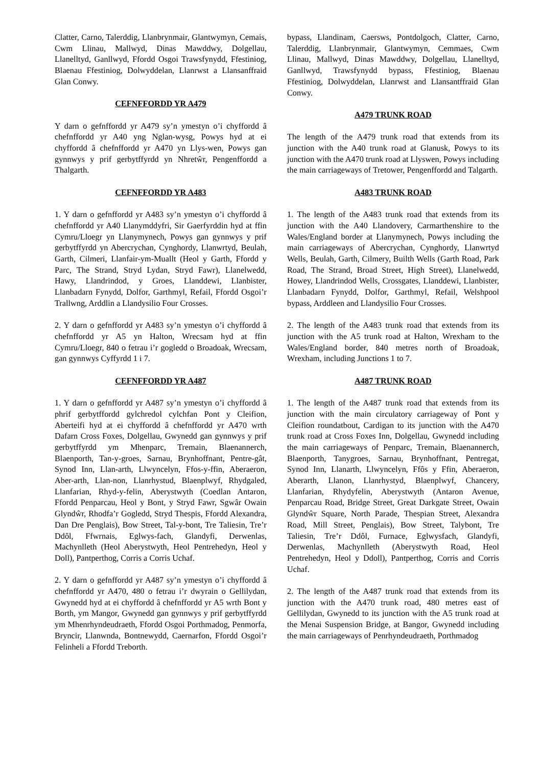Clatter, Carno, Talerddig, Llanbrynmair, Glantwymyn, Cemais, Cwm Llinau, Mallwyd, Dinas Mawddwy, Dolgellau, Llanelltyd, Ganllwyd, Ffordd Osgoi Trawsfynydd, Ffestiniog, Blaenau Ffestiniog, Dolwyddelan, Llanrwst a Llansanffraid Glan Conwy.
CEFNFFORDD YR A479
Y darn o gefnffordd yr A479 sy’n ymestyn o’i chyffordd â chefnffordd yr A40 yng Nglan-wysg, Powys hyd at ei chyffordd â chefnffordd yr A470 yn Llys-wen, Powys gan gynnwys y prif gerbytffyrdd yn Nhretŵr, Pengenffordd a Thalgarth.
CEFNFFORDD YR A483
1. Y darn o gefnffordd yr A483 sy’n ymestyn o’i chyffordd â chefnffordd yr A40 Llanymddyfri, Sir Gaerfyrddin hyd at ffin Cymru/Lloegr yn Llanymynech, Powys gan gynnwys y prif gerbytffyrdd yn Abercrychan, Cynghordy, Llanwrtyd, Beulah, Garth, Cilmeri, Llanfair-ym-Muallt (Heol y Garth, Ffordd y Parc, The Strand, Stryd Lydan, Stryd Fawr), Llanelwedd, Hawy, Llandrindod, y Groes, Llanddewi, Llanbister, Llanbadarn Fynydd, Dolfor, Garthmyl, Refail, Ffordd Osgoi’r Trallwng, Arddlin a Llandysilio Four Crosses.
2. Y darn o gefnffordd yr A483 sy’n ymestyn o’i chyffordd â chefnffordd yr A5 yn Halton, Wrecsam hyd at ffin Cymru/Lloegr, 840 o fetrau i’r gogledd o Broadoak, Wrecsam, gan gynnwys Cyffyrdd 1 i 7.
CEFNFFORDD YR A487
1. Y darn o gefnffordd yr A487 sy’n ymestyn o’i chyffordd â phrif gerbytffordd gylchredol cylchfan Pont y Cleifion, Aberteifi hyd at ei chyffordd â chefnffordd yr A470 wrth Dafarn Cross Foxes, Dolgellau, Gwynedd gan gynnwys y prif gerbytffyrdd ym Mhenparc, Tremain, Blaenannerch, Blaenporth, Tan-y-groes, Sarnau, Brynhoffnant, Pentre-gât, Synod Inn, Llan-arth, Llwyncelyn, Ffos-y-ffin, Aberaeron, Aber-arth, Llan-non, Llanrhystud, Blaenplwyf, Rhydgaled, Llanfarian, Rhyd-y-felin, Aberystwyth (Coedlan Antaron, Ffordd Penparcau, Heol y Bont, y Stryd Fawr, Sgwâr Owain Glyndŵr, Rhodfa’r Gogledd, Stryd Thespis, Ffordd Alexandra, Dan Dre Penglais), Bow Street, Tal-y-bont, Tre Taliesin, Tre’r Ddôl, Ffwrnais, Eglwys-fach, Glandyfi, Derwenlas, Machynlleth (Heol Aberystwyth, Heol Pentrehedyn, Heol y Doll), Pantperthog, Corris a Corris Uchaf.
2. Y darn o gefnffordd yr A487 sy’n ymestyn o’i chyffordd â chefnffordd yr A470, 480 o fetrau i’r dwyrain o Gellilydan, Gwynedd hyd at ei chyffordd â chefnffordd yr A5 wrth Bont y Borth, ym Mangor, Gwynedd gan gynnwys y prif gerbytffyrdd ym Mhenrhyndeudraeth, Ffordd Osgoi Porthmadog, Penmorfa, Bryncir, Llanwnda, Bontnewydd, Caernarfon, Ffordd Osgoi’r Felinheli a Ffordd Treborth.
bypass, Llandinam, Caersws, Pontdolgoch, Clatter, Carno, Talerddig, Llanbrynmair, Glantwymyn, Cemmaes, Cwm Llinau, Mallwyd, Dinas Mawddwy, Dolgellau, Llanelltyd, Ganllwyd, Trawsfynydd bypass, Ffestiniog, Blaenau Ffestiniog, Dolwyddelan, Llanrwst and Llansantffraid Glan Conwy.
A479 TRUNK ROAD
The length of the A479 trunk road that extends from its junction with the A40 trunk road at Glanusk, Powys to its junction with the A470 trunk road at Llyswen, Powys including the main carriageways of Tretower, Pengenffordd and Talgarth.
A483 TRUNK ROAD
1. The length of the A483 trunk road that extends from its junction with the A40 Llandovery, Carmarthenshire to the Wales/England border at Llanymynech, Powys including the main carriageways of Abercrychan, Cynghordy, Llanwrtyd Wells, Beulah, Garth, Cilmery, Builth Wells (Garth Road, Park Road, The Strand, Broad Street, High Street), Llanelwedd, Howey, Llandrindod Wells, Crossgates, Llanddewi, Llanbister, Llanbadarn Fynydd, Dolfor, Garthmyl, Refail, Welshpool bypass, Arddleen and Llandysilio Four Crosses.
2. The length of the A483 trunk road that extends from its junction with the A5 trunk road at Halton, Wrexham to the Wales/England border, 840 metres north of Broadoak, Wrexham, including Junctions 1 to 7.
A487 TRUNK ROAD
1. The length of the A487 trunk road that extends from its junction with the main circulatory carriageway of Pont y Cleifion roundatbout, Cardigan to its junction with the A470 trunk road at Cross Foxes Inn, Dolgellau, Gwynedd including the main carriageways of Penparc, Tremain, Blaenannerch, Blaenporth, Tanygroes, Sarnau, Brynhoffnant, Pentregat, Synod Inn, Llanarth, Llwyncelyn, Ffôs y Ffin, Aberaeron, Aberarth, Llanon, Llanrhystyd, Blaenplwyf, Chancery, Llanfarian, Rhydyfelin, Aberystwyth (Antaron Avenue, Penparcau Road, Bridge Street, Great Darkgate Street, Owain Glyndŵr Square, North Parade, Thespian Street, Alexandra Road, Mill Street, Penglais), Bow Street, Talybont, Tre Taliesin, Tre’r Ddôl, Furnace, Eglwysfach, Glandyfi, Derwenlas, Machynlleth (Aberystwyth Road, Heol Pentrehedyn, Heol y Ddoll), Pantperthog, Corris and Corris Uchaf.
2. The length of the A487 trunk road that extends from its junction with the A470 trunk road, 480 metres east of Gellilydan, Gwynedd to its junction with the A5 trunk road at the Menai Suspension Bridge, at Bangor, Gwynedd including the main carriageways of Penrhyndeudraeth, Porthmadog